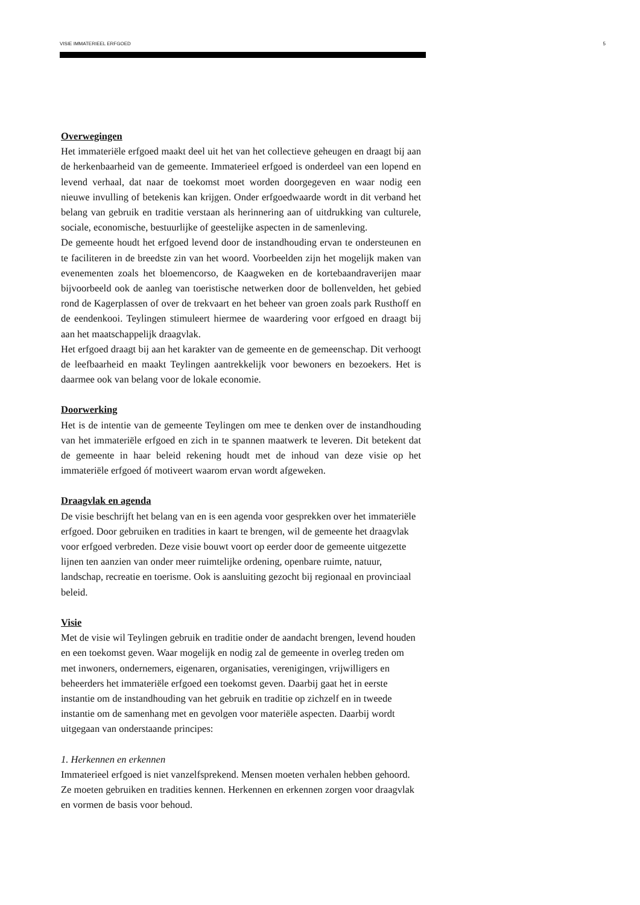VISIE IMMATERIEEL ERFGOED 5
Overwegingen
Het immateriële erfgoed maakt deel uit het van het collectieve geheugen en draagt bij aan de herkenbaarheid van de gemeente. Immaterieel erfgoed is onderdeel van een lopend en levend verhaal, dat naar de toekomst moet worden doorgegeven en waar nodig een nieuwe invulling of betekenis kan krijgen. Onder erfgoedwaarde wordt in dit verband het belang van gebruik en traditie verstaan als herinnering aan of uitdrukking van culturele, sociale, economische, bestuurlijke of geestelijke aspecten in de samenleving.
De gemeente houdt het erfgoed levend door de instandhouding ervan te ondersteunen en te faciliteren in de breedste zin van het woord. Voorbeelden zijn het mogelijk maken van evenementen zoals het bloemencorso, de Kaagweken en de kortebaandraverijen maar bijvoorbeeld ook de aanleg van toeristische netwerken door de bollenvelden, het gebied rond de Kagerplassen of over de trekvaart en het beheer van groen zoals park Rusthoff en de eendenkooi. Teylingen stimuleert hiermee de waardering voor erfgoed en draagt bij aan het maatschappelijk draagvlak.
Het erfgoed draagt bij aan het karakter van de gemeente en de gemeenschap. Dit verhoogt de leefbaarheid en maakt Teylingen aantrekkelijk voor bewoners en bezoekers. Het is daarmee ook van belang voor de lokale economie.
Doorwerking
Het is de intentie van de gemeente Teylingen om mee te denken over de instandhouding van het immateriële erfgoed en zich in te spannen maatwerk te leveren. Dit betekent dat de gemeente in haar beleid rekening houdt met de inhoud van deze visie op het immateriële erfgoed óf motiveert waarom ervan wordt afgeweken.
Draagvlak en agenda
De visie beschrijft het belang van en is een agenda voor gesprekken over het immateriële erfgoed. Door gebruiken en tradities in kaart te brengen, wil de gemeente het draagvlak voor erfgoed verbreden. Deze visie bouwt voort op eerder door de gemeente uitgezette lijnen ten aanzien van onder meer ruimtelijke ordening, openbare ruimte, natuur, landschap, recreatie en toerisme. Ook is aansluiting gezocht bij regionaal en provinciaal beleid.
Visie
Met de visie wil Teylingen gebruik en traditie onder de aandacht brengen, levend houden en een toekomst geven. Waar mogelijk en nodig zal de gemeente in overleg treden om met inwoners, ondernemers, eigenaren, organisaties, verenigingen, vrijwilligers en beheerders het immateriële erfgoed een toekomst geven. Daarbij gaat het in eerste instantie om de instandhouding van het gebruik en traditie op zichzelf en in tweede instantie om de samenhang met en gevolgen voor materiële aspecten. Daarbij wordt uitgegaan van onderstaande principes:
1. Herkennen en erkennen
Immaterieel erfgoed is niet vanzelfsprekend. Mensen moeten verhalen hebben gehoord. Ze moeten gebruiken en tradities kennen. Herkennen en erkennen zorgen voor draagvlak en vormen de basis voor behoud.